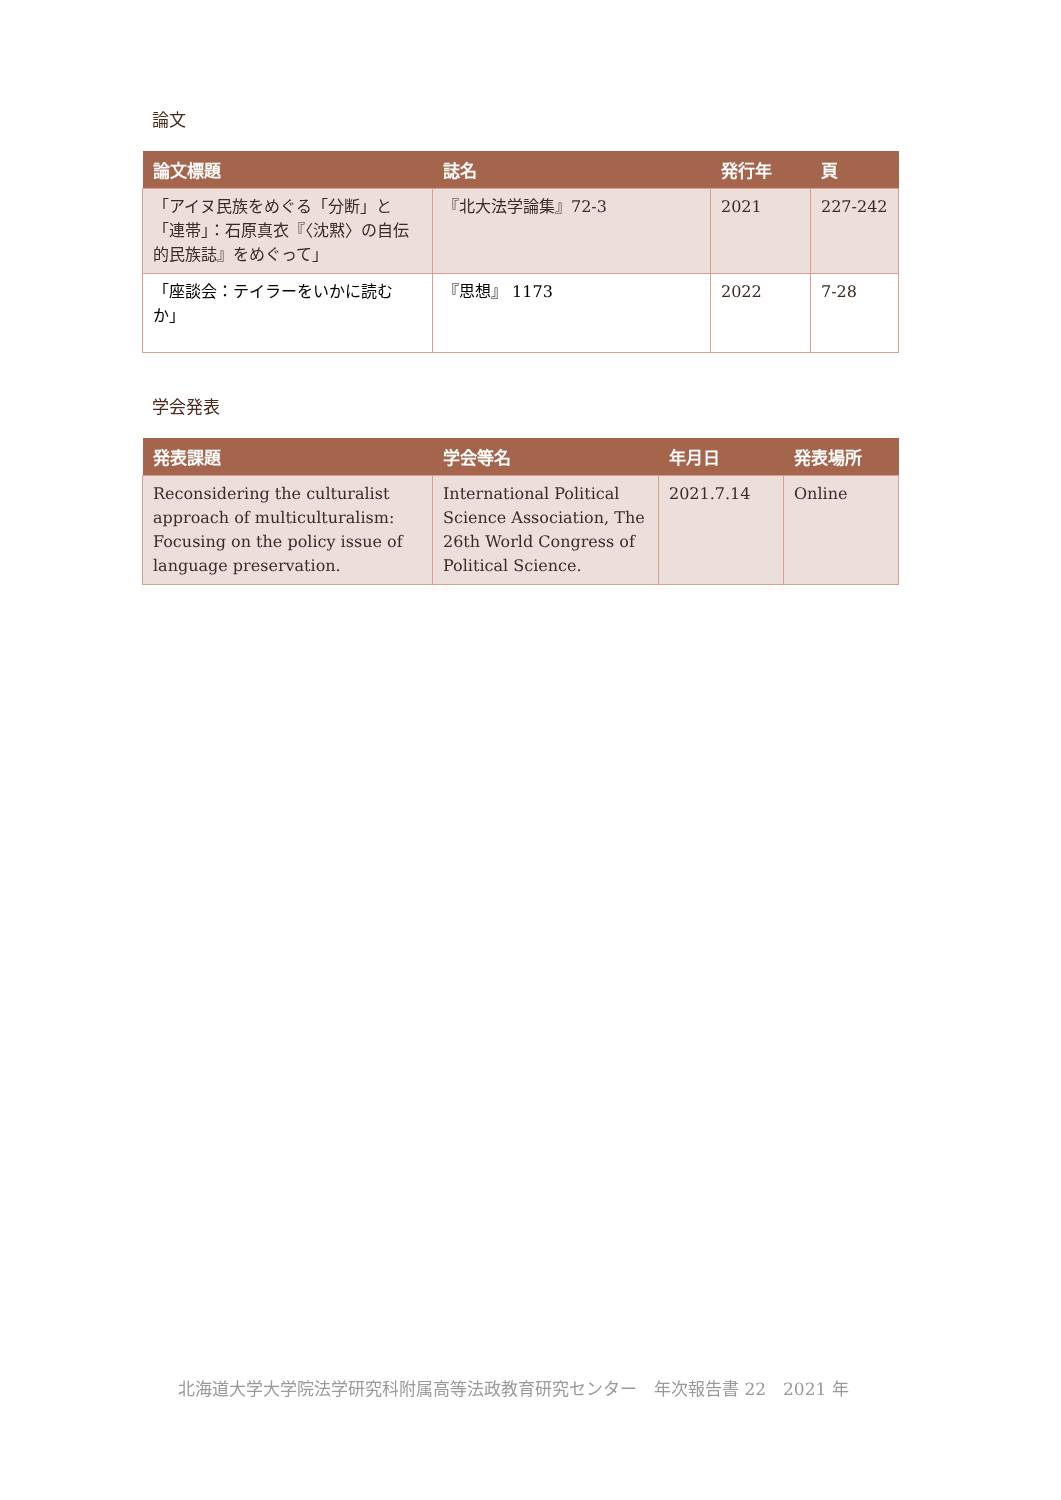論文
| 論文標題 | 誌名 | 発行年 | 頁 |
| --- | --- | --- | --- |
| 「アイヌ民族をめぐる「分断」と「連帯」：石原真衣『〈沈黙〉の自伝的民族誌』をめぐって」 | 『北大法学論集』72-3 | 2021 | 227-242 |
| 「座談会：テイラーをいかに読むか」 | 『思想』 1173 | 2022 | 7-28 |
学会発表
| 発表課題 | 学会等名 | 年月日 | 発表場所 |
| --- | --- | --- | --- |
| Reconsidering the culturalist approach of multiculturalism: Focusing on the policy issue of language preservation. | International Political Science Association, The 26th World Congress of Political Science. | 2021.7.14 | Online |
北海道大学大学院法学研究科附属高等法政教育研究センター　年次報告書 22　2021 年